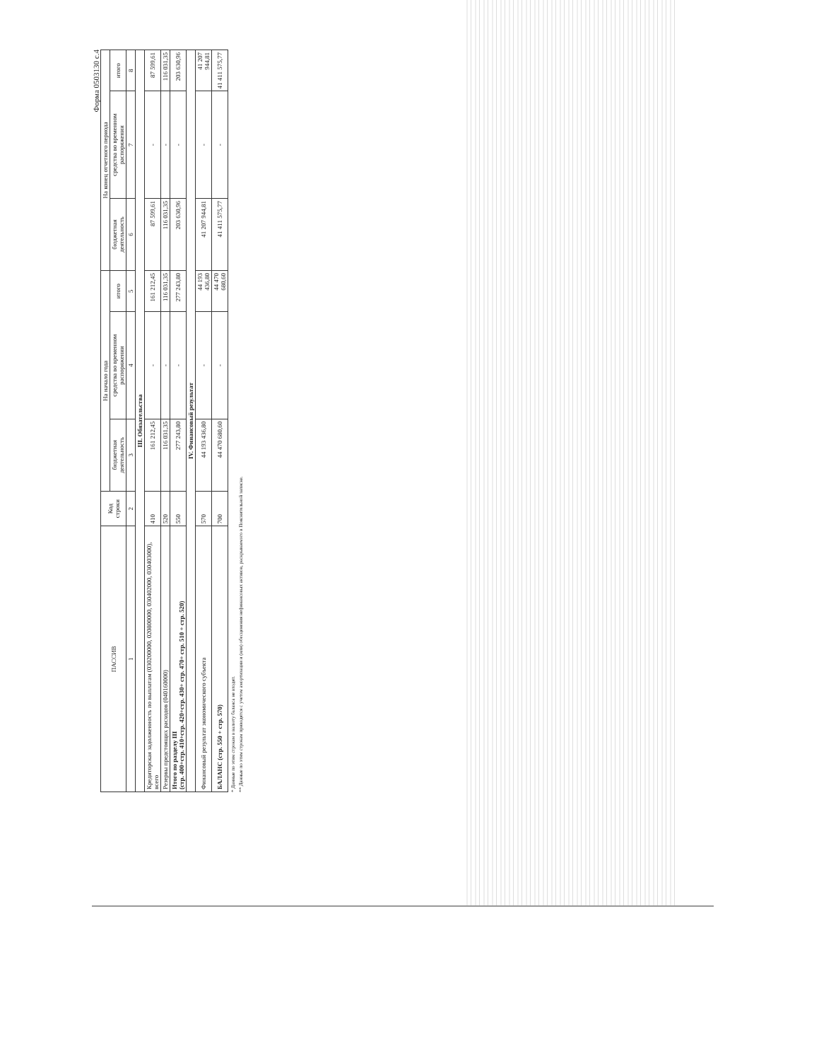Форма 0503130 с.4
| ПАССИВ | Код строки | На начало года | | | На конец отчетного периода | | |
| --- | --- | --- | --- | --- | --- | --- | --- |
| | | бюджетная деятельность | средства во временном распоряжении | итого | бюджетная деятельность | средства во временном распоряжении | итого |
| 1 | 2 | 3 | 4 | 5 | 6 | 7 | 8 |
| III. Обязательства | | | | | | | |
| Кредиторская задолженность по выплатам (030200000, 020800000, 030402000, 030403000), всего | 410 | 161 212,45 | - | 161 212,45 | 87 599,61 | - | 87 599,61 |
| Резервы предстоящих расходов (040160000) | 520 | 116 031,35 | - | 116 031,35 | 116 031,35 | - | 116 031,35 |
| Итого по разделу III (стр. 400+стр. 410+стр. 420+стр. 430+ стр. 470+ стр. 510 + стр. 520) | 550 | 277 243,80 | - | 277 243,80 | 203 630,96 | - | 203 630,96 |
| IV. Финансовый результат | | | | | | | |
| Финансовый результат экономического субъекта | 570 | 44 193 436,80 | - | 44 193 436,80 | 41 207 944,81 | - | 41 207 944,81 |
| БАЛАНС (стр. 550 + стр. 570) | 700 | 44 470 680,60 | - | 44 470 680,60 | 41 411 575,77 | - | 41 411 575,77 |
* Данные по этим строкам в валюту баланса не входят.
** Данные по этим строкам приводятся с учетом амортизации и (или) обесценения нефинансовых активов, раскрываемого в Пояснительной записке.